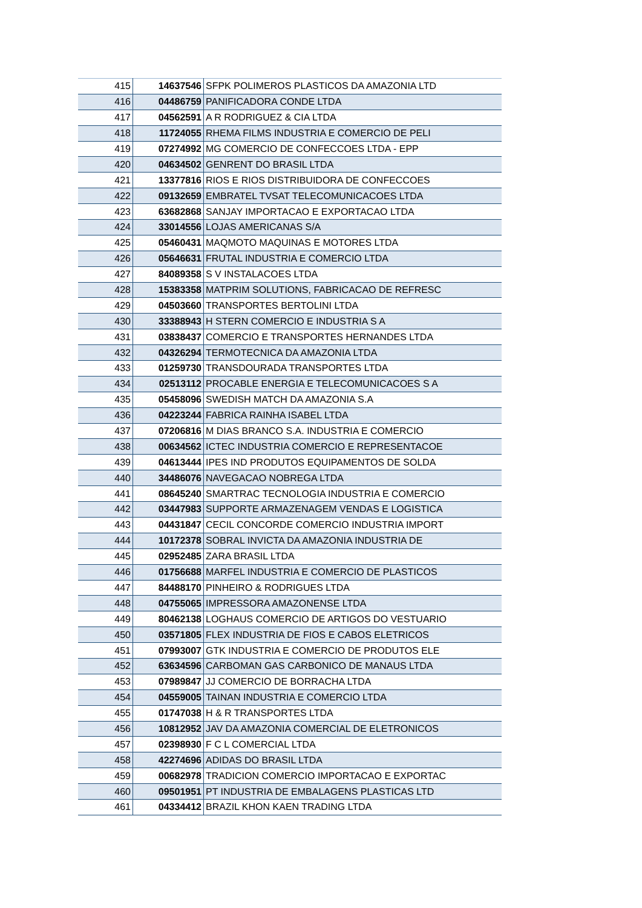| 415 | 14637546 | SFPK POLIMEROS PLASTICOS DA AMAZONIA LTD |
| 416 | 04486759 | PANIFICADORA CONDE LTDA |
| 417 | 04562591 | A R RODRIGUEZ & CIA LTDA |
| 418 | 11724055 | RHEMA FILMS INDUSTRIA E COMERCIO DE PELI |
| 419 | 07274992 | MG COMERCIO DE CONFECCOES LTDA - EPP |
| 420 | 04634502 | GENRENT DO BRASIL LTDA |
| 421 | 13377816 | RIOS E RIOS DISTRIBUIDORA DE CONFECCOES |
| 422 | 09132659 | EMBRATEL TVSAT TELECOMUNICACOES LTDA |
| 423 | 63682868 | SANJAY IMPORTACAO E EXPORTACAO LTDA |
| 424 | 33014556 | LOJAS AMERICANAS S/A |
| 425 | 05460431 | MAQMOTO MAQUINAS E MOTORES LTDA |
| 426 | 05646631 | FRUTAL INDUSTRIA E COMERCIO LTDA |
| 427 | 84089358 | S V INSTALACOES LTDA |
| 428 | 15383358 | MATPRIM SOLUTIONS, FABRICACAO DE REFRESC |
| 429 | 04503660 | TRANSPORTES BERTOLINI LTDA |
| 430 | 33388943 | H STERN COMERCIO E INDUSTRIA S A |
| 431 | 03838437 | COMERCIO E TRANSPORTES HERNANDES LTDA |
| 432 | 04326294 | TERMOTECNICA DA AMAZONIA LTDA |
| 433 | 01259730 | TRANSDOURADA TRANSPORTES LTDA |
| 434 | 02513112 | PROCABLE ENERGIA E TELECOMUNICACOES S A |
| 435 | 05458096 | SWEDISH MATCH DA AMAZONIA S.A |
| 436 | 04223244 | FABRICA RAINHA ISABEL LTDA |
| 437 | 07206816 | M DIAS BRANCO S.A. INDUSTRIA E COMERCIO |
| 438 | 00634562 | ICTEC INDUSTRIA COMERCIO E REPRESENTACOE |
| 439 | 04613444 | IPES IND PRODUTOS EQUIPAMENTOS DE SOLDA |
| 440 | 34486076 | NAVEGACAO NOBREGA LTDA |
| 441 | 08645240 | SMARTRAC TECNOLOGIA INDUSTRIA E COMERCIO |
| 442 | 03447983 | SUPPORTE ARMAZENAGEM VENDAS E LOGISTICA |
| 443 | 04431847 | CECIL CONCORDE COMERCIO INDUSTRIA IMPORT |
| 444 | 10172378 | SOBRAL INVICTA DA AMAZONIA INDUSTRIA DE |
| 445 | 02952485 | ZARA BRASIL LTDA |
| 446 | 01756688 | MARFEL INDUSTRIA E COMERCIO DE PLASTICOS |
| 447 | 84488170 | PINHEIRO & RODRIGUES LTDA |
| 448 | 04755065 | IMPRESSORA AMAZONENSE LTDA |
| 449 | 80462138 | LOGHAUS COMERCIO DE ARTIGOS DO VESTUARIO |
| 450 | 03571805 | FLEX INDUSTRIA DE FIOS E CABOS ELETRICOS |
| 451 | 07993007 | GTK INDUSTRIA E COMERCIO DE PRODUTOS ELE |
| 452 | 63634596 | CARBOMAN GAS CARBONICO DE MANAUS LTDA |
| 453 | 07989847 | JJ COMERCIO DE BORRACHA LTDA |
| 454 | 04559005 | TAINAN INDUSTRIA E COMERCIO LTDA |
| 455 | 01747038 | H & R TRANSPORTES LTDA |
| 456 | 10812952 | JAV DA AMAZONIA COMERCIAL DE ELETRONICOS |
| 457 | 02398930 | F C L COMERCIAL LTDA |
| 458 | 42274696 | ADIDAS DO BRASIL LTDA |
| 459 | 00682978 | TRADICION COMERCIO IMPORTACAO E EXPORTAC |
| 460 | 09501951 | PT INDUSTRIA DE EMBALAGENS PLASTICAS LTD |
| 461 | 04334412 | BRAZIL KHON KAEN TRADING LTDA |